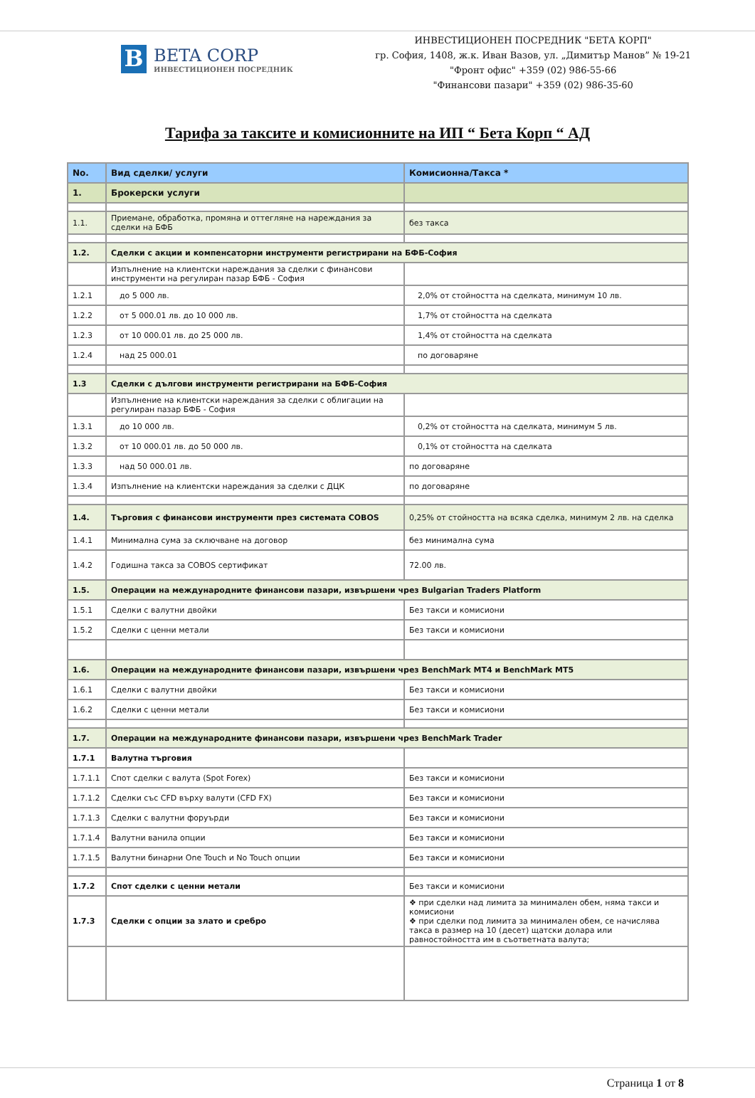B
BETA CORP
ИНВЕСТИЦИОНЕН ПОСРЕДНИК
ИНВЕСТИЦИОНЕН ПОСРЕДНИК "БЕТА КОРП"
гр. София, 1408, ж.к. Иван Вазов, ул. „Димитър Манов” № 19-21
"Фронт офис" +359 (02) 986-55-66
"Финансови пазари" +359 (02) 986-35-60
Тарифа за таксите и комисионните на ИП “ Бета Корп “ АД
| No. | Вид сделки/ услуги | Комисионна/Такса * |
| --- | --- | --- |
| 1. | Брокерски услуги | |
| 1.1. | Приемане, обработка, промяна и оттегляне на нареждания за сделки на БФБ | без такса |
| 1.2. | Сделки с акции и компенсаторни инструменти регистрирани на БФБ-София | |
| | Изпълнение на клиентски нареждания за сделки с финансови инструменти на регулиран пазар БФБ - София | |
| 1.2.1 | до 5 000 лв. | 2,0% от стойността на сделката, минимум 10 лв. |
| 1.2.2 | от 5 000.01 лв. до 10 000 лв. | 1,7% от стойността на сделката |
| 1.2.3 | от 10 000.01 лв. до 25 000 лв. | 1,4% от стойността на сделката |
| 1.2.4 | над 25 000.01 | по договаряне |
| 1.3 | Сделки с дългови инструменти регистрирани на БФБ-София | |
| | Изпълнение на клиентски нареждания за сделки с облигации на регулиран пазар БФБ - София | |
| 1.3.1 | до 10 000 лв. | 0,2% от стойността на сделката, минимум 5 лв. |
| 1.3.2 | от 10 000.01 лв. до 50 000 лв. | 0,1% от стойността на сделката |
| 1.3.3 | над 50 000.01 лв. | по договаряне |
| 1.3.4 | Изпълнение на клиентски нареждания за сделки с ДЦК | по договаряне |
| 1.4. | Търговия с финансови инструменти през системата COBOS | 0,25% от стойността на всяка сделка, минимум 2 лв. на сделка |
| 1.4.1 | Минимална сума за сключване на договор | без минимална сума |
| 1.4.2 | Годишна такса за COBOS сертификат | 72.00 лв. |
| 1.5. | Операции на международните финансови пазари, извършени чрез Bulgarian Traders Platform | |
| 1.5.1 | Сделки с валутни двойки | Без такси и комисиони |
| 1.5.2 | Сделки с ценни метали | Без такси и комисиони |
| 1.6. | Операции на международните финансови пазари, извършени чрез BenchMark MT4 и BenchMark MT5 | |
| 1.6.1 | Сделки с валутни двойки | Без такси и комисиони |
| 1.6.2 | Сделки с ценни метали | Без такси и комисиони |
| 1.7. | Операции на международните финансови пазари, извършени чрез BenchMark Trader | |
| 1.7.1 | Валутна търговия | |
| 1.7.1.1 | Спот сделки с валута (Spot Forex) | Без такси и комисиони |
| 1.7.1.2 | Сделки със CFD върху валути (CFD FX) | Без такси и комисиони |
| 1.7.1.3 | Сделки с валутни форуърди | Без такси и комисиони |
| 1.7.1.4 | Валутни ванила опции | Без такси и комисиони |
| 1.7.1.5 | Валутни бинарни One Touch и No Touch опции | Без такси и комисиони |
| 1.7.2 | Спот сделки с ценни метали | Без такси и комисиони |
| 1.7.3 | Сделки с опции за злато и сребро | ❖ при сделки над лимита за минимален обем, няма такси и комисиони ❖ при сделки под лимита за минимален обем, се начислява такса в размер на 10 (десет) щатски долара или равностойността им в съответната валута; |
Страница 1 от 8